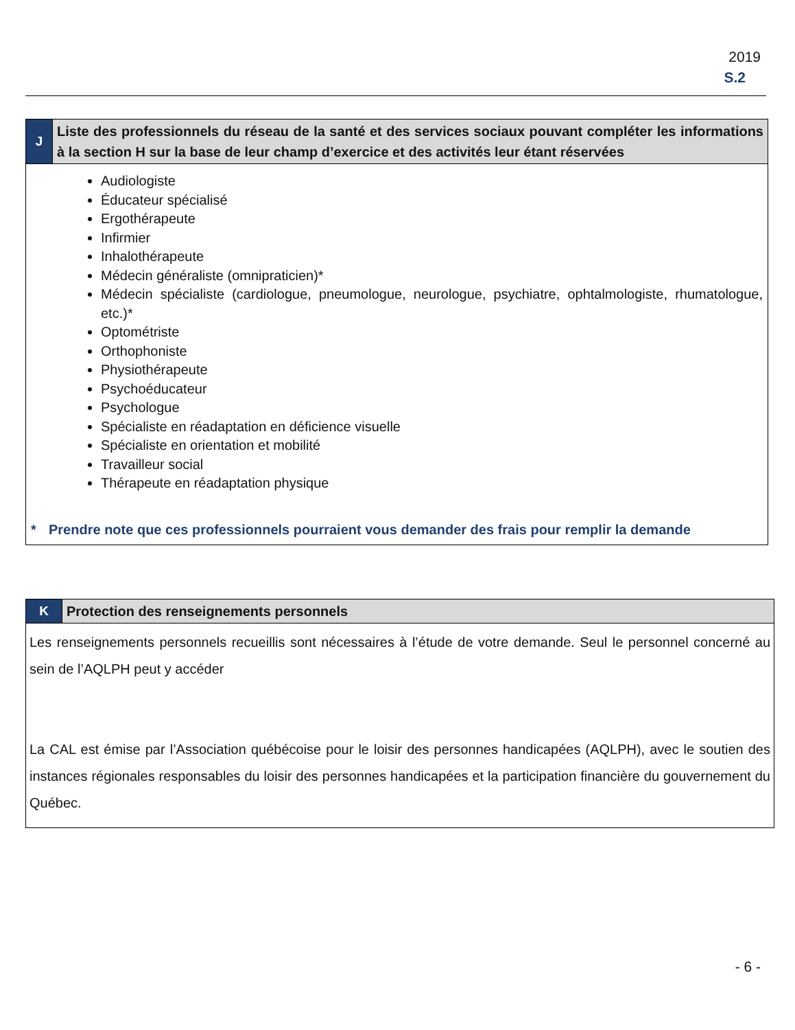2019
S.2
| J | Liste des professionnels du réseau de la santé et des services sociaux pouvant compléter les informations à la section H sur la base de leur champ d’exercice et des activités leur étant réservées |
| Audiologiste Éducateur spécialisé Ergothérapeute Infirmier Inhalothérapeute Médecin généraliste (omnipraticien)* Médecin spécialiste (cardiologue, pneumologue, neurologue, psychiatre, ophtalmologiste, rhumatologue, etc.)* Optométriste Orthophoniste Physiothérapeute Psychoéducateur Psychologue Spécialiste en réadaptation en déficience visuelle Spécialiste en orientation et mobilité Travailleur social Thérapeute en réadaptation physique * Prendre note que ces professionnels pourraient vous demander des frais pour remplir la demande | |
| K | Protection des renseignements personnels |
| Les renseignements personnels recueillis sont nécessaires à l’étude de votre demande. Seul le personnel concerné au sein de l’AQLPH peut y accéder La CAL est émise par l’Association québécoise pour le loisir des personnes handicapées (AQLPH), avec le soutien des instances régionales responsables du loisir des personnes handicapées et la participation financière du gouvernement du Québec. | |
- 6 -